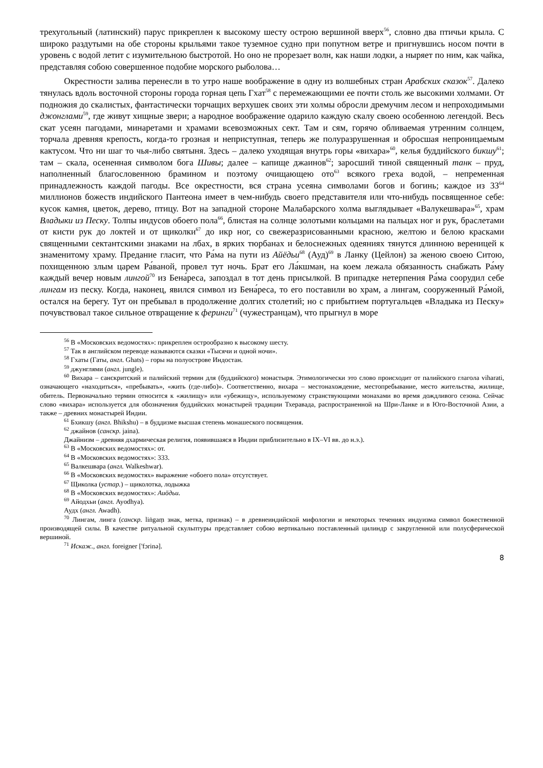трехугольный (латинский) парус прикреплен к высокому шесту острою вершиной вверх<sup>56</sup>, словно два птичьи крыла. С широко раздутыми на обе стороны крыльями такое туземное судно при попутном ветре и пригнувшись носом почти в уровень с водой летит с изумительною быстротой. Но оно не прорезает волн, как наши лодки, а ныряет по ним, как чайка, представляя собою совершенное подобие морского рыболова…
Окрестности залива перенесли в то утро наше воображение в одну из волшебных стран Арабских сказок<sup>57</sup>. Далеко тянулась вдоль восточной стороны города горная цепь Гхат<sup>58</sup> с перемежающими ее почти столь же высокими холмами. От подножия до скалистых, фантастически торчащих верхушек своих эти холмы обросли дремучим лесом и непроходимыми джонглами<sup>59</sup>, где живут хищные звери; а народное воображение одарило каждую скалу своею особенною легендой. Весь скат усеян пагодами, минаретами и храмами всевозможных сект. Там и сям, горячо обливаемая утренним солнцем, торчала древняя крепость, когда-то грозная и неприступная, теперь же полуразрушенная и обросшая непроницаемым кактусом. Что ни шаг то чья-либо святыня. Здесь – далеко уходящая внутрь горы «вихара»<sup>60</sup>, келья буддийского бикшу<sup>61</sup>; там – скала, осененная символом бога Шивы; далее – капище джаинов<sup>62</sup>; заросший тиной священный танк – пруд, наполненный благословенною брамином и поэтому очищающею ото<sup>63</sup> всякого греха водой, – непременная принадлежность каждой пагоды. Все окрестности, вся страна усеяна символами богов и богинь; каждое из 33<sup>64</sup> миллионов божеств индийского Пантеона имеет в чем-нибудь своего представителя или что-нибудь посвященное себе: кусок камня, цветок, дерево, птицу. Вот на западной стороне Малабарского холма выглядывает «Валукешвара»<sup>65</sup>, храм Владыки из Песку. Толпы индусов обоего пола<sup>66</sup>, блистая на солнце золотыми кольцами на пальцах ног и рук, браслетами от кисти рук до локтей и от щиколки<sup>67</sup> до икр ног, со свежеразрисованными красною, желтою и белою красками священными сектантскими знаками на лбах, в ярких тюрбанах и белоснежных одеяниях тянутся длинною вереницей к знаменитому храму. Предание гласит, что Ра́ма на пути из Айёдьи<sup>68</sup> (Ауд)<sup>69</sup> в Ланку (Цейлон) за женою своею Ситою, похищенною злым царем Ра́ваной, провел тут ночь. Брат его Ла́кшман, на коем лежала обязанность снабжать Ра́му каждый вечер новым лингой<sup>70</sup> из Бена́реса, запоздал в тот день присылкой. В припадке нетерпения Ра́ма соорудил себе лингам из песку. Когда, наконец, явился символ из Бена́реса, то его поставили во храм, а лингам, сооруженный Ра́мой, остался на берегу. Тут он пребывал в продолжение долгих столетий; но с прибытием португальцев «Владыка из Песку» почувствовал такое сильное отвращение к феринги<sup>71</sup> (чужестранцам), что прыгнул в море
<sup>56</sup> В «Московских ведомостях»: прикреплен острообразно к высокому шесту.
<sup>57</sup> Так в английском переводе называются сказки «Тысячи и одной ночи».
<sup>58</sup> Гхаты (Гаты, англ. Ghats) – горы на полуострове Индостан.
<sup>59</sup> джунглями (англ. jungle).
<sup>60</sup> Вихара – санскритский и палийский термин для (буддийского) монастыря. Этимологически это слово происходит от палийского глагола viharati, означающего «находиться», «пребывать», «жить (где-либо)». Соответственно, вихара – местонахождение, местопребывание, место жительства, жилище, обитель. Первоначально термин относится к «жилищу» или «убежищу», используемому странствующими монахами во время дождливого сезона. Сейчас слово «вихара» используется для обозначения буддийских монастырей традиции Тхеравада, распространенной на Шри-Ланке и в Юго-Восточной Азии, а также – древних монастырей Индии.
<sup>61</sup> Бхикшу (англ. Bhikshu) – в буддизме высшая степень монашеского посвящения.
<sup>62</sup> джайнов (санскр. jaina).
Джайнизм – древняя дхармическая религия, появившаяся в Индии приблизительно в IX–VI вв. до н.э.).
<sup>63</sup> В «Московских ведомостях»: от.
<sup>64</sup> В «Московских ведомостях»: 333.
<sup>65</sup> Валкешвара (англ. Walkeshwar).
<sup>66</sup> В «Московских ведомостях» выражение «обоего пола» отсутствует.
<sup>67</sup> Щиколка (устар.) – щиколотка, лодыжка
<sup>68</sup> В «Московских ведомостях»: Аиöдьи.
<sup>69</sup> Айодхьи (англ. Ayodhya).
Аудх (англ. Awadh).
<sup>70</sup> Лингам, линга (санскр. liṅgaṃ знак, метка, признак) – в древнеиндийской мифологии и некоторых течениях индуизма символ божественной производящей силы. В качестве ритуальной скульптуры представляет собою вертикально поставленный цилиндр с закругленной или полусферической вершиной.
<sup>71</sup> Искаж., англ. foreigner ['fɔrinə].
8